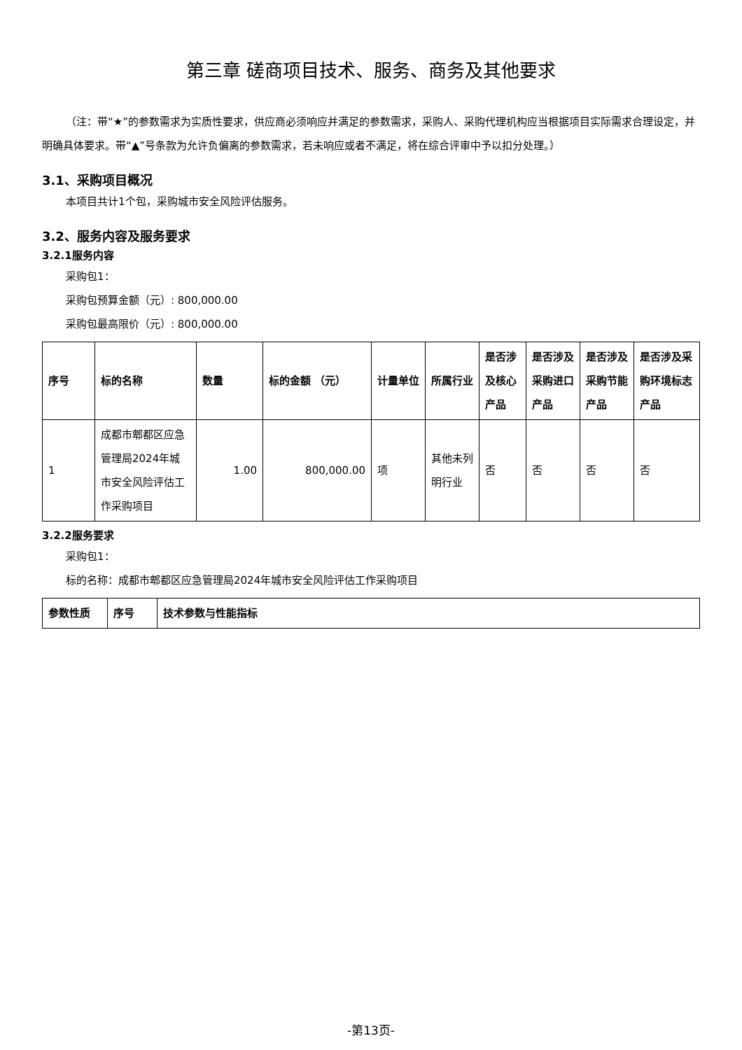第三章 磋商项目技术、服务、商务及其他要求
（注：带“★”的参数需求为实质性要求，供应商必须响应并满足的参数需求，采购人、采购代理机构应当根据项目实际需求合理设定，并明确具体要求。带“▲”号条款为允许负偏离的参数需求，若未响应或者不满足，将在综合评审中予以扣分处理。）
3.1、采购项目概况
本项目共计1个包，采购城市安全风险评估服务。
3.2、服务内容及服务要求
3.2.1服务内容
采购包1：
采购包预算金额（元）: 800,000.00
采购包最高限价（元）: 800,000.00
| 序号 | 标的名称 | 数量 | 标的金额 （元） | 计量单位 | 所属行业 | 是否涉及核心产品 | 是否涉及采购进口产品 | 是否涉及采购节能产品 | 是否涉及采购环境标志产品 |
| --- | --- | --- | --- | --- | --- | --- | --- | --- | --- |
| 1 | 成都市郫都区应急管理局2024年城市安全风险评估工作采购项目 | 1.00 | 800,000.00 | 项 | 其他未列明行业 | 否 | 否 | 否 | 否 |
3.2.2服务要求
采购包1：
标的名称：成都市郫都区应急管理局2024年城市安全风险评估工作采购项目
| 参数性质 | 序号 | 技术参数与性能指标 |
| --- | --- | --- |
-第13页-